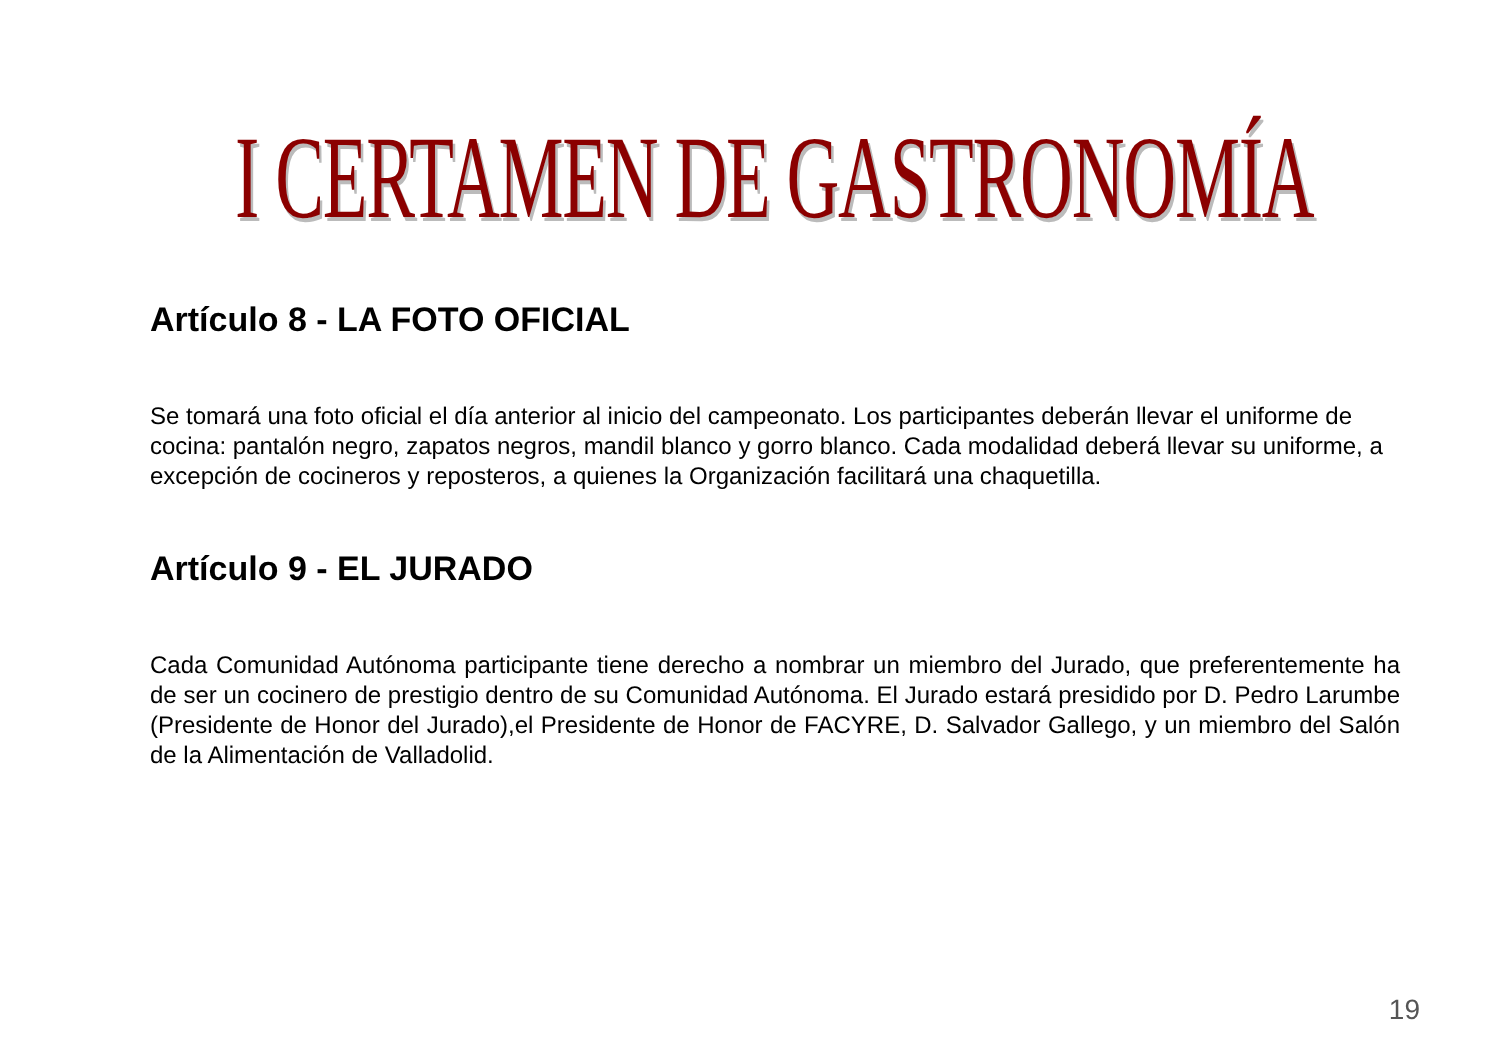I CERTAMEN DE GASTRONOMÍA
Artículo 8 - LA FOTO OFICIAL
Se tomará una foto oficial el día anterior al inicio del campeonato. Los participantes deberán llevar el uniforme de cocina: pantalón negro, zapatos negros, mandil blanco y gorro blanco. Cada modalidad deberá llevar su uniforme, a excepción de cocineros y reposteros, a quienes la Organización facilitará una chaquetilla.
Artículo 9 - EL JURADO
Cada Comunidad Autónoma participante tiene derecho a nombrar un miembro del Jurado, que preferentemente ha de ser un cocinero de prestigio dentro de su Comunidad Autónoma. El Jurado estará presidido por D. Pedro Larumbe (Presidente de Honor del Jurado),el Presidente de Honor de FACYRE, D. Salvador Gallego, y un miembro del Salón de la Alimentación de Valladolid.
19